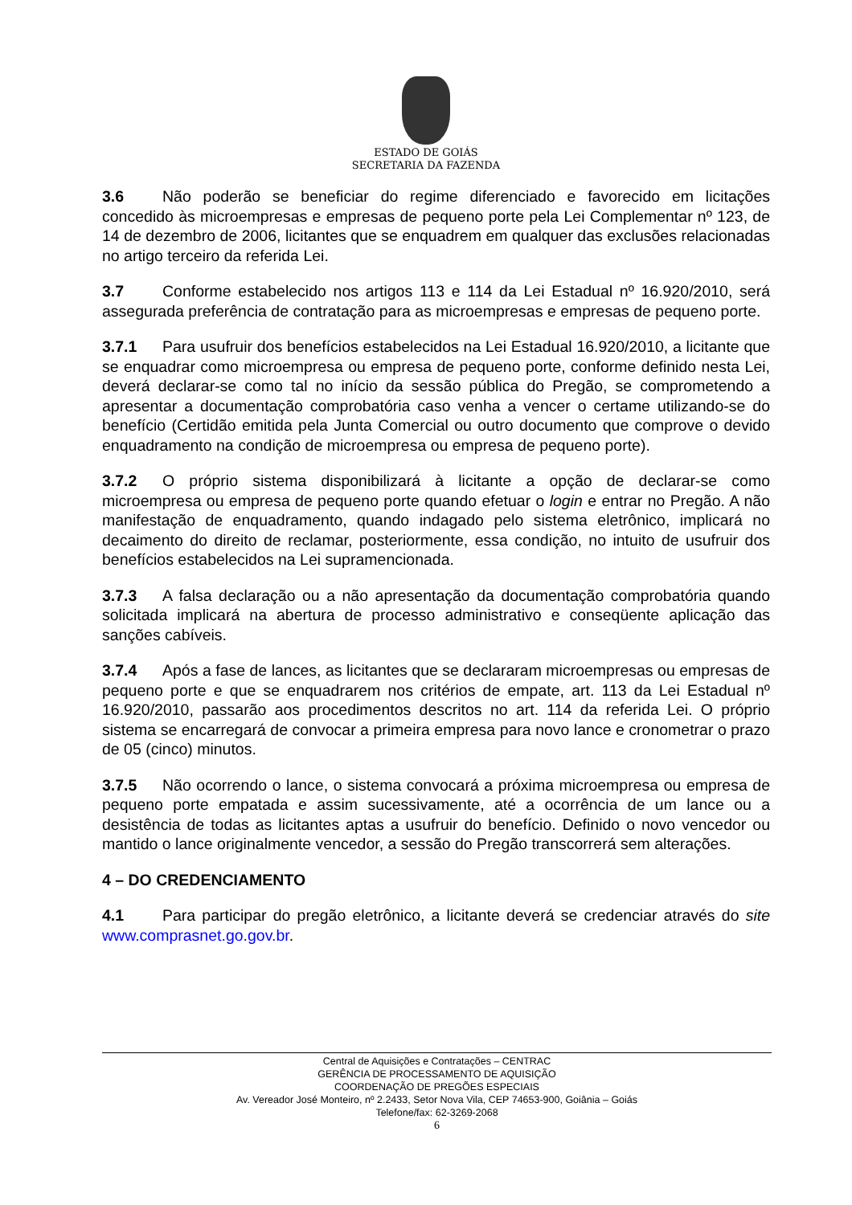ESTADO DE GOIÁS
SECRETARIA DA FAZENDA
3.6 Não poderão se beneficiar do regime diferenciado e favorecido em licitações concedido às microempresas e empresas de pequeno porte pela Lei Complementar nº 123, de 14 de dezembro de 2006, licitantes que se enquadrem em qualquer das exclusões relacionadas no artigo terceiro da referida Lei.
3.7 Conforme estabelecido nos artigos 113 e 114 da Lei Estadual nº 16.920/2010, será assegurada preferência de contratação para as microempresas e empresas de pequeno porte.
3.7.1 Para usufruir dos benefícios estabelecidos na Lei Estadual 16.920/2010, a licitante que se enquadrar como microempresa ou empresa de pequeno porte, conforme definido nesta Lei, deverá declarar-se como tal no início da sessão pública do Pregão, se comprometendo a apresentar a documentação comprobatória caso venha a vencer o certame utilizando-se do benefício (Certidão emitida pela Junta Comercial ou outro documento que comprove o devido enquadramento na condição de microempresa ou empresa de pequeno porte).
3.7.2 O próprio sistema disponibilizará à licitante a opção de declarar-se como microempresa ou empresa de pequeno porte quando efetuar o login e entrar no Pregão. A não manifestação de enquadramento, quando indagado pelo sistema eletrônico, implicará no decaimento do direito de reclamar, posteriormente, essa condição, no intuito de usufruir dos benefícios estabelecidos na Lei supramencionada.
3.7.3 A falsa declaração ou a não apresentação da documentação comprobatória quando solicitada implicará na abertura de processo administrativo e conseqüente aplicação das sanções cabíveis.
3.7.4 Após a fase de lances, as licitantes que se declararam microempresas ou empresas de pequeno porte e que se enquadrarem nos critérios de empate, art. 113 da Lei Estadual nº 16.920/2010, passarão aos procedimentos descritos no art. 114 da referida Lei. O próprio sistema se encarregará de convocar a primeira empresa para novo lance e cronometrar o prazo de 05 (cinco) minutos.
3.7.5 Não ocorrendo o lance, o sistema convocará a próxima microempresa ou empresa de pequeno porte empatada e assim sucessivamente, até a ocorrência de um lance ou a desistência de todas as licitantes aptas a usufruir do benefício. Definido o novo vencedor ou mantido o lance originalmente vencedor, a sessão do Pregão transcorrerá sem alterações.
4 – DO CREDENCIAMENTO
4.1 Para participar do pregão eletrônico, a licitante deverá se credenciar através do site www.comprasnet.go.gov.br.
Central de Aquisições e Contratações – CENTRAC
GERÊNCIA DE PROCESSAMENTO DE AQUISIÇÃO
COORDENAÇÃO DE PREGÕES ESPECIAIS
Av. Vereador José Monteiro, nº 2.2433, Setor Nova Vila, CEP 74653-900, Goiânia – Goiás
Telefone/fax: 62-3269-2068
6